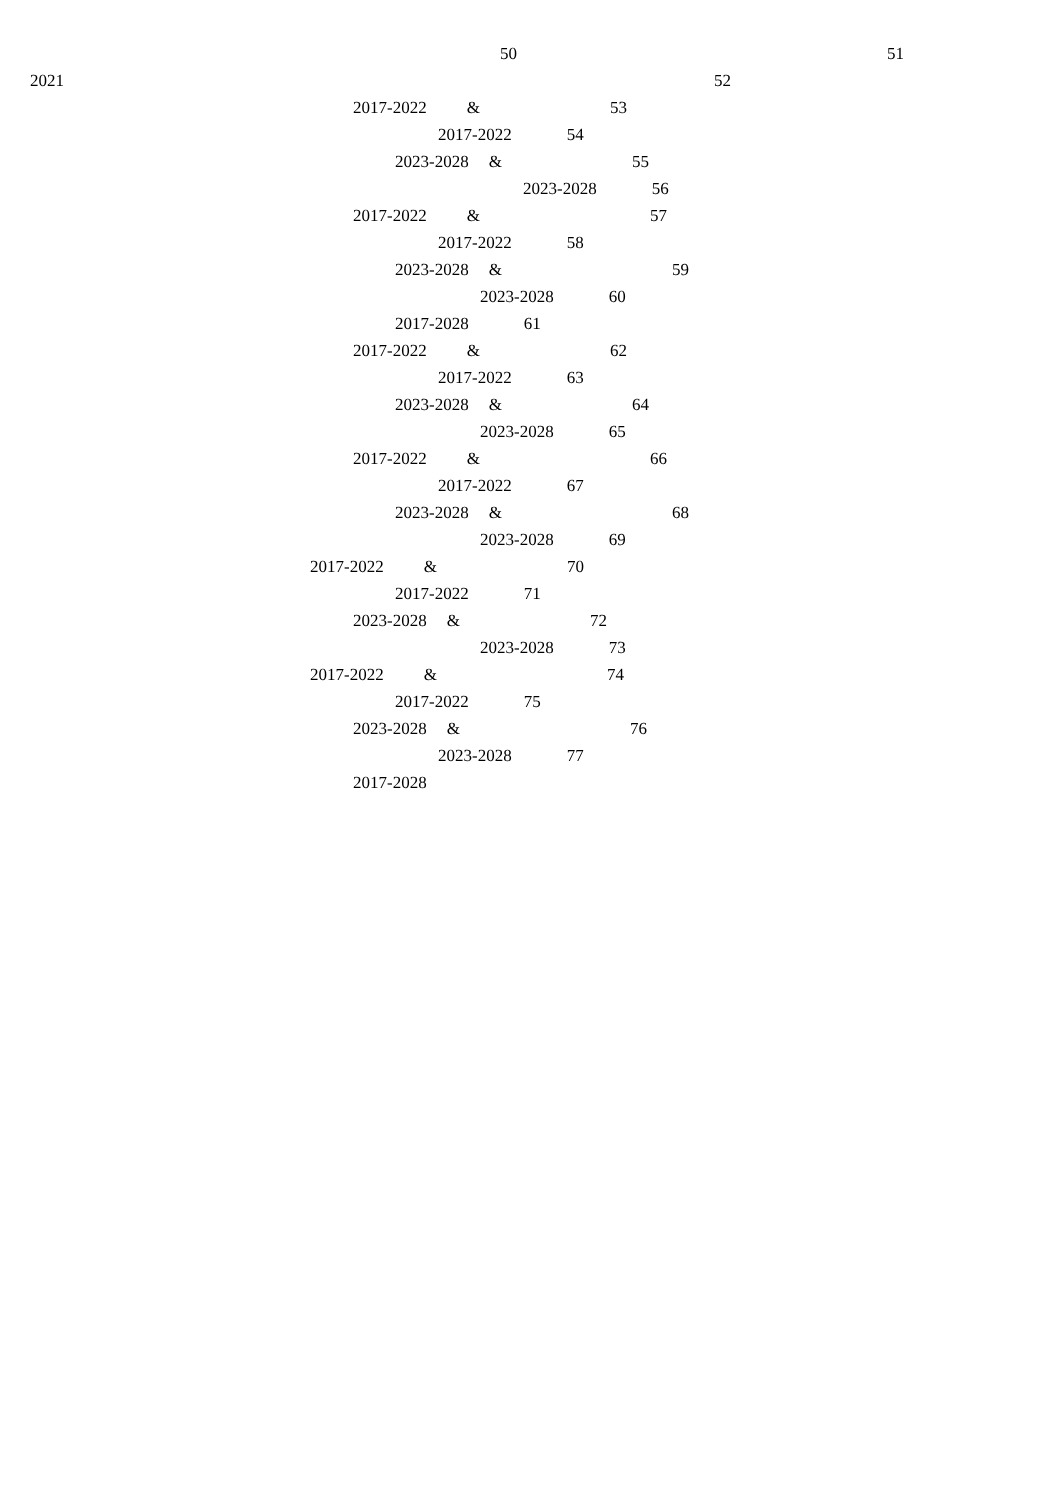50 51
2021 52
2017-2022 & 53
2017-2022 54
2023-2028 & 55
2023-2028 56
2017-2022 & 57
2017-2022 58
2023-2028 & 59
2023-2028 60
2017-2028 61
2017-2022 & 62
2017-2022 63
2023-2028 & 64
2023-2028 65
2017-2022 & 66
2017-2022 67
2023-2028 & 68
2023-2028 69
2017-2022 & 70
2017-2022 71
2023-2028 & 72
2023-2028 73
2017-2022 & 74
2017-2022 75
2023-2028 & 76
2023-2028 77
2017-2028